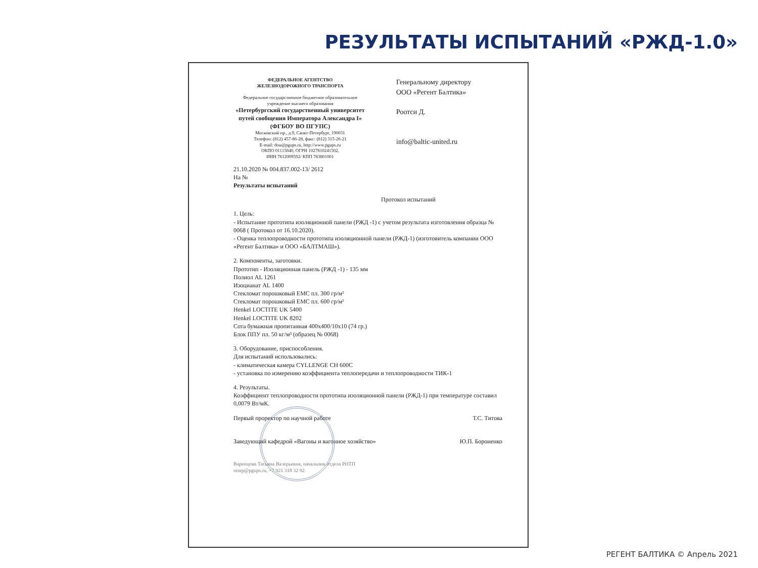РЕЗУЛЬТАТЫ ИСПЫТАНИЙ «РЖД-1.0»
ФЕДЕРАЛЬНОЕ АГЕНТСТВО
ЖЕЛЕЗНОДОРОЖНОГО ТРАНСПОРТА
Федеральное государственное бюджетное образовательное учреждение высшего образования
«Петербургский государственный университет путей сообщения Императора Александра I»
(ФГБОУ ВО ПГУПС)
Московский пр., д.9, Санкт-Петербург, 190031
Телефон: (812) 457-86-28, факс: (812) 315-26-21
E-mail: dou@pgups.ru, http://www.pgups.ru
ОКПО 01115840, ОГРН 1027810241502,
ИНН 7812009592/ КПП 783801001
Генеральному директору
ООО «Регент Балтика»
Роотси Д.
info@baltic-united.ru
21.10.2020 № 004.837.002-13/ 2612
На №
Результаты испытаний
Протокол испытаний
1. Цель:
- Испытание прототипа изоляционной панели (РЖД -1) с учетом результата изготовления образца № 0068 ( Протокол от 16.10.2020).
- Оценка теплопроводности прототипа изоляционной панели (РЖД-1) (изготовитель компании ООО «Регент Балтика» и ООО «БАЛТМАШ»).
2. Компоненты, заготовки.
Прототип - Изоляционная панель (РЖД -1) - 135 мм
Полиол AL 1261
Изоцианат AL 1400
Стекломат порошковый ЕМС пл. 300 гр/м²
Стекломат порошковый ЕМС пл. 600 гр/м²
Henkel LOCTITE UK 5400
Henkel LOCTITE UK 8202
Сота бумажная пропитанная 400x400/10x10 (74 гр.)
Блок ППУ пл. 50 кг/м³ (образец № 0068)
3. Оборудование, приспособления.
Для испытаний использовались:
- климатическая камера CYLLENGE CH 600C
- установка по измерению коэффициента теплопередачи и теплопроводности ТИК-1
4. Результаты.
Коэффициент теплопроводности прототипа изоляционной панели (РЖД-1) при температуре составил 0,0079 Вт/мК.
Первый проректор по научной работе Т.С. Титова
Заведующий кафедрой «Вагоны и вагонное хозяйство» Ю.П. Бороненко
Варенцова Татьяна Валерьевна, начальник отдела РНТП
orntp@pgups.ru, +7 921 318 32 92
РЕГЕНТ БАЛТИКА © Апрель 2021